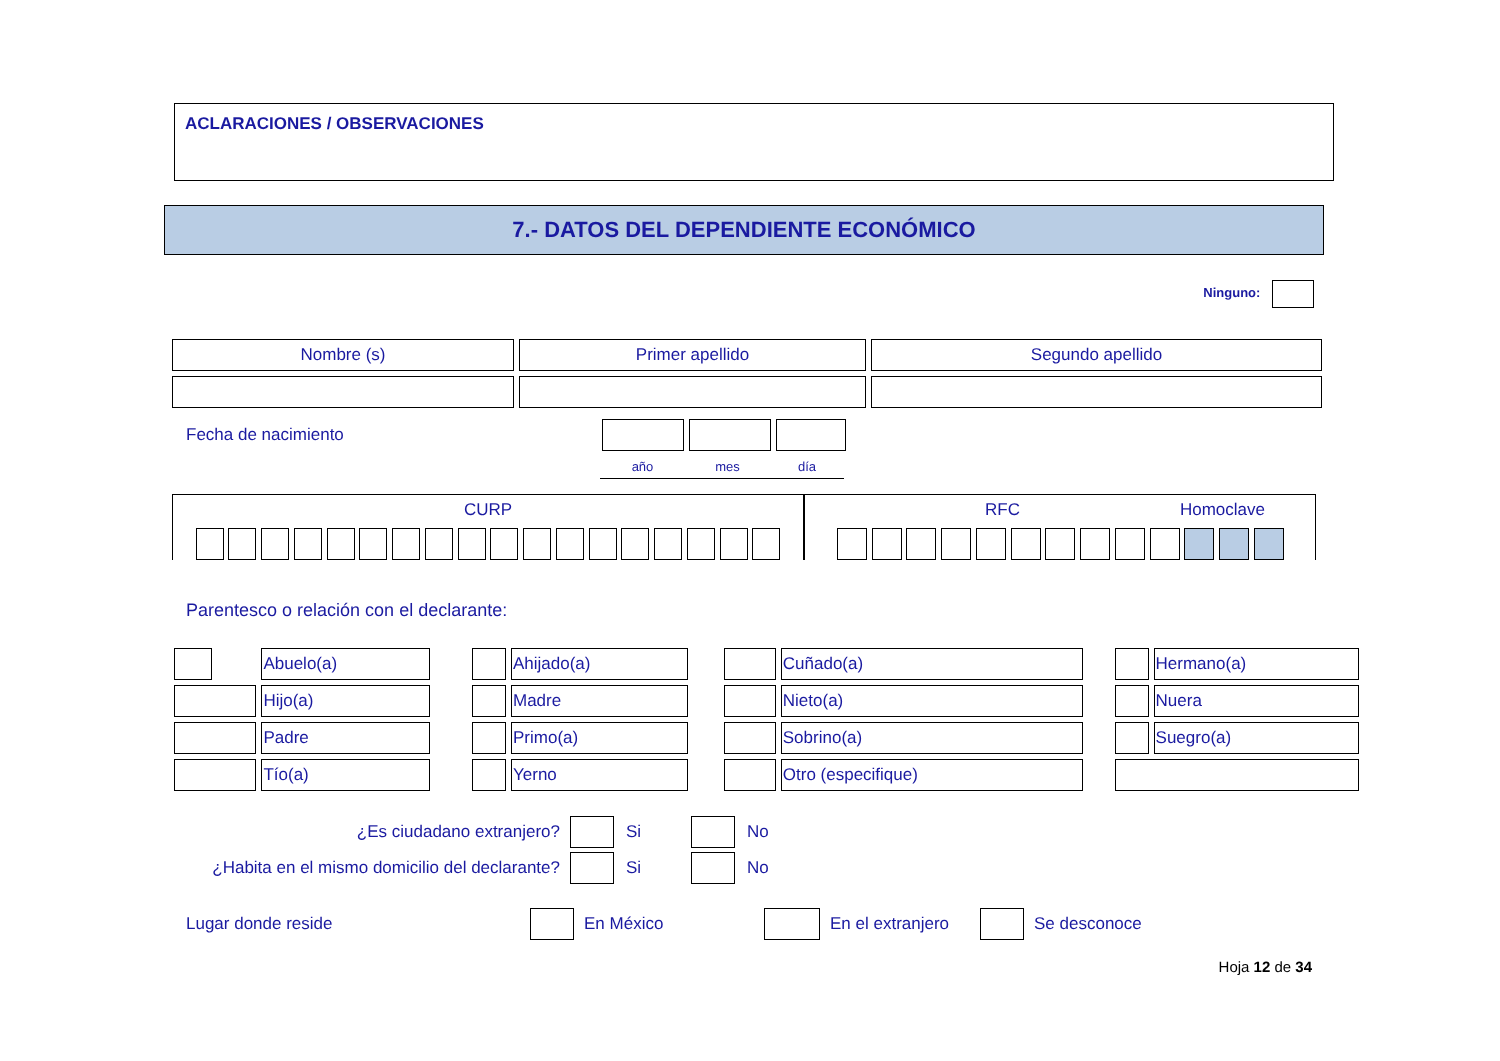ACLARACIONES / OBSERVACIONES
7.- DATOS DEL DEPENDIENTE ECONÓMICO
Ninguno:
| Nombre (s) | Primer apellido | Segundo apellido |
Fecha de nacimiento
año mes día
CURP RFC Homoclave
Parentesco o relación con el declarante:
| | Abuelo(a) | | | Ahijado(a) | | | Cuñado(a) | | | Hermano(a) |
| | Hijo(a) | | | Madre | | | Nieto(a) | | | Nuera |
| | Padre | | | Primo(a) | | | Sobrino(a) | | | Suegro(a) |
| | Tío(a) | | | Yerno | | | Otro (especifique) | | | |
¿Es ciudadano extranjero? Si No
¿Habita en el mismo domicilio del declarante? Si No
Lugar donde reside En México En el extranjero Se desconoce
Hoja 12 de 34